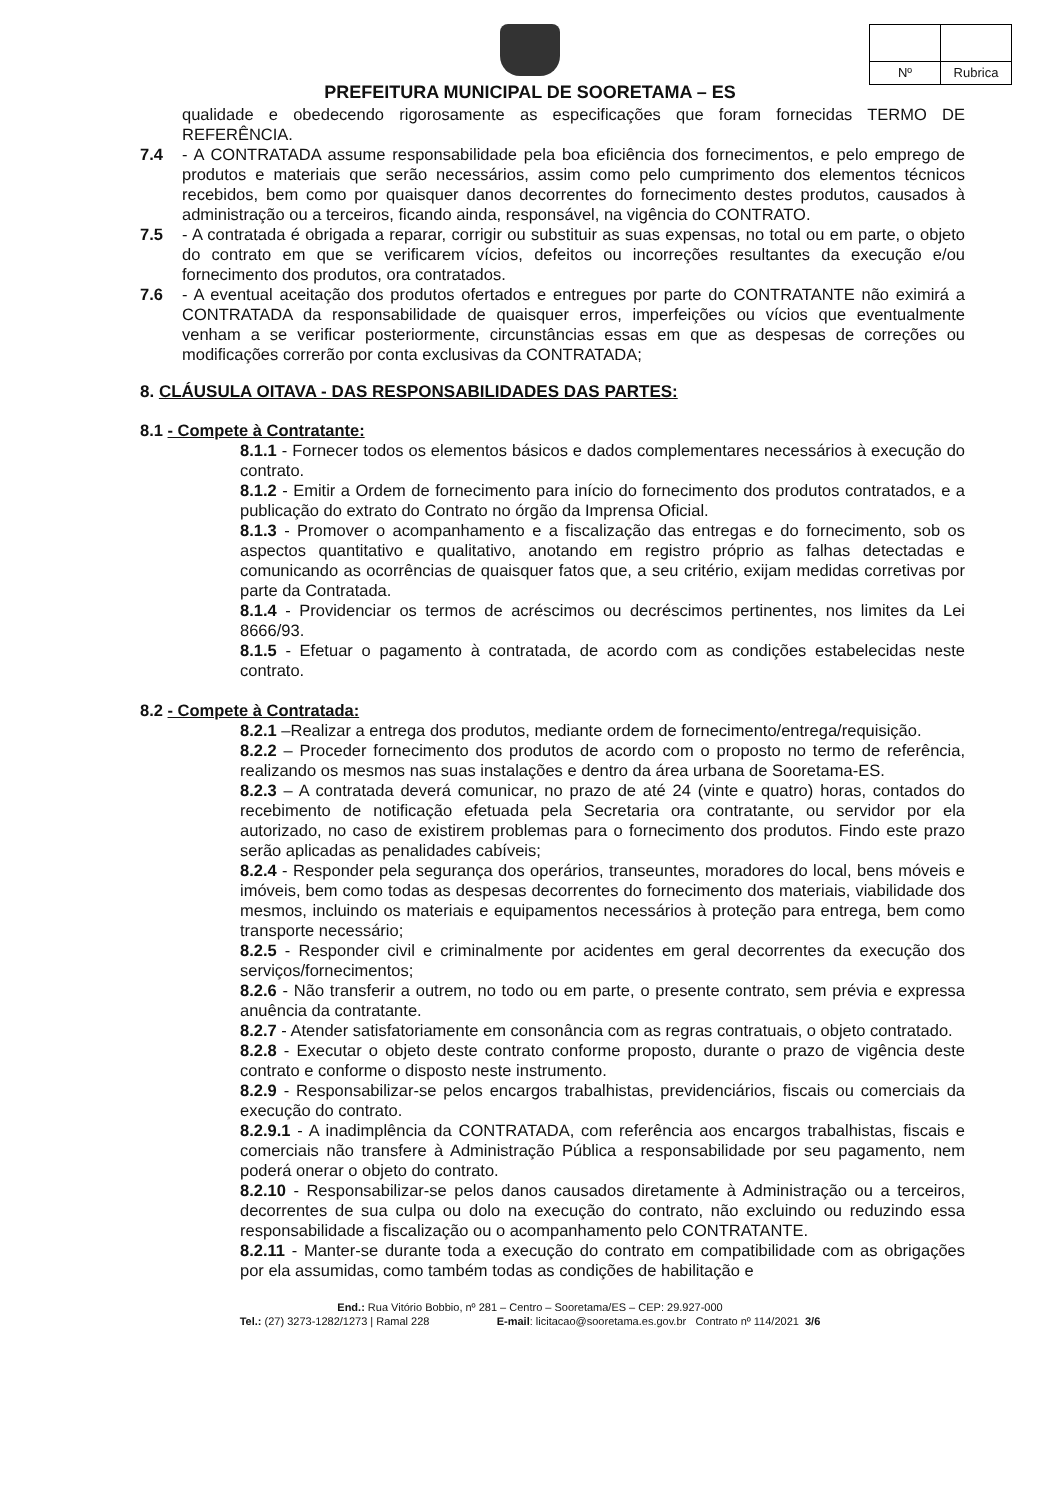| Nº | Rubrica |
PREFEITURA MUNICIPAL DE SOORETAMA – ES
qualidade e obedecendo rigorosamente as especificações que foram fornecidas TERMO DE REFERÊNCIA.
7.4 - A CONTRATADA assume responsabilidade pela boa eficiência dos fornecimentos, e pelo emprego de produtos e materiais que serão necessários, assim como pelo cumprimento dos elementos técnicos recebidos, bem como por quaisquer danos decorrentes do fornecimento destes produtos, causados à administração ou a terceiros, ficando ainda, responsável, na vigência do CONTRATO.
7.5 - A contratada é obrigada a reparar, corrigir ou substituir as suas expensas, no total ou em parte, o objeto do contrato em que se verificarem vícios, defeitos ou incorreções resultantes da execução e/ou fornecimento dos produtos, ora contratados.
7.6 - A eventual aceitação dos produtos ofertados e entregues por parte do CONTRATANTE não eximirá a CONTRATADA da responsabilidade de quaisquer erros, imperfeições ou vícios que eventualmente venham a se verificar posteriormente, circunstâncias essas em que as despesas de correções ou modificações correrão por conta exclusivas da CONTRATADA;
8. CLÁUSULA OITAVA - DAS RESPONSABILIDADES DAS PARTES:
8.1 - Compete à Contratante:
8.1.1 - Fornecer todos os elementos básicos e dados complementares necessários à execução do contrato.
8.1.2 - Emitir a Ordem de fornecimento para início do fornecimento dos produtos contratados, e a publicação do extrato do Contrato no órgão da Imprensa Oficial.
8.1.3 - Promover o acompanhamento e a fiscalização das entregas e do fornecimento, sob os aspectos quantitativo e qualitativo, anotando em registro próprio as falhas detectadas e comunicando as ocorrências de quaisquer fatos que, a seu critério, exijam medidas corretivas por parte da Contratada.
8.1.4 - Providenciar os termos de acréscimos ou decréscimos pertinentes, nos limites da Lei 8666/93.
8.1.5 - Efetuar o pagamento à contratada, de acordo com as condições estabelecidas neste contrato.
8.2 - Compete à Contratada:
8.2.1 –Realizar a entrega dos produtos, mediante ordem de fornecimento/entrega/requisição.
8.2.2 – Proceder fornecimento dos produtos de acordo com o proposto no termo de referência, realizando os mesmos nas suas instalações e dentro da área urbana de Sooretama-ES.
8.2.3 – A contratada deverá comunicar, no prazo de até 24 (vinte e quatro) horas, contados do recebimento de notificação efetuada pela Secretaria ora contratante, ou servidor por ela autorizado, no caso de existirem problemas para o fornecimento dos produtos. Findo este prazo serão aplicadas as penalidades cabíveis;
8.2.4 - Responder pela segurança dos operários, transeuntes, moradores do local, bens móveis e imóveis, bem como todas as despesas decorrentes do fornecimento dos materiais, viabilidade dos mesmos, incluindo os materiais e equipamentos necessários à proteção para entrega, bem como transporte necessário;
8.2.5 - Responder civil e criminalmente por acidentes em geral decorrentes da execução dos serviços/fornecimentos;
8.2.6 - Não transferir a outrem, no todo ou em parte, o presente contrato, sem prévia e expressa anuência da contratante.
8.2.7 - Atender satisfatoriamente em consonância com as regras contratuais, o objeto contratado.
8.2.8 - Executar o objeto deste contrato conforme proposto, durante o prazo de vigência deste contrato e conforme o disposto neste instrumento.
8.2.9 - Responsabilizar-se pelos encargos trabalhistas, previdenciários, fiscais ou comerciais da execução do contrato.
8.2.9.1 - A inadimplência da CONTRATADA, com referência aos encargos trabalhistas, fiscais e comerciais não transfere à Administração Pública a responsabilidade por seu pagamento, nem poderá onerar o objeto do contrato.
8.2.10 - Responsabilizar-se pelos danos causados diretamente à Administração ou a terceiros, decorrentes de sua culpa ou dolo na execução do contrato, não excluindo ou reduzindo essa responsabilidade a fiscalização ou o acompanhamento pelo CONTRATANTE.
8.2.11 - Manter-se durante toda a execução do contrato em compatibilidade com as obrigações por ela assumidas, como também todas as condições de habilitação e
End.: Rua Vitório Bobbio, nº 281 – Centro – Sooretama/ES – CEP: 29.927-000
Tel.: (27) 3273-1282/1273 | Ramal 228 E-mail: licitacao@sooretama.es.gov.br Contrato nº 114/2021 3/6